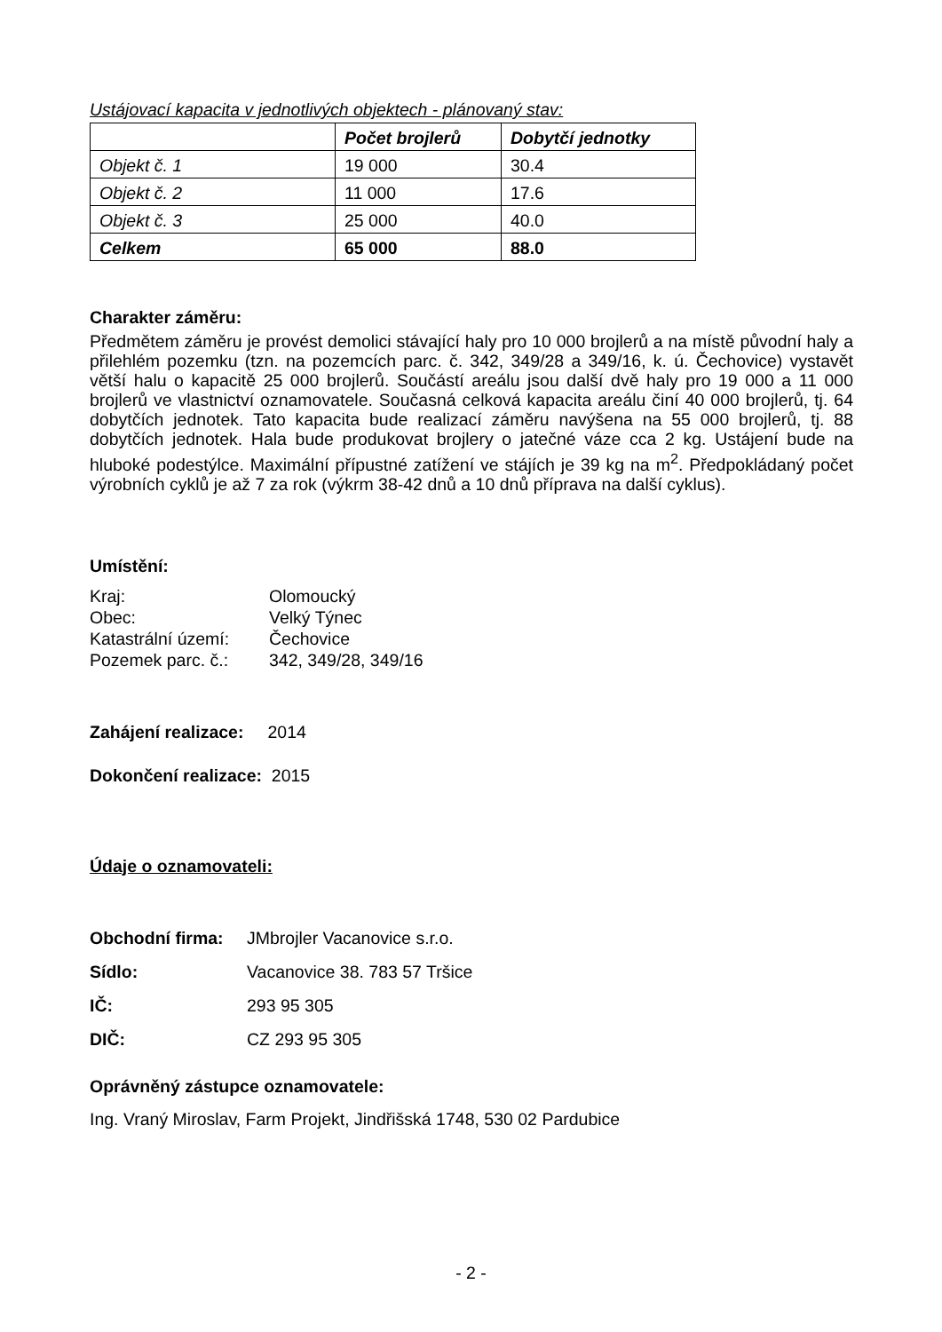Ustájovací kapacita v jednotlivých objektech - plánovaný stav:
| | Počet brojlerů | Dobytčí jednotky |
| --- | --- | --- |
| Objekt č. 1 | 19 000 | 30.4 |
| Objekt č. 2 | 11 000 | 17.6 |
| Objekt č. 3 | 25 000 | 40.0 |
| Celkem | 65 000 | 88.0 |
Charakter záměru:
Předmětem záměru je provést demolici stávající haly pro 10 000 brojlerů a na místě původní haly a přilehlém pozemku (tzn. na pozemcích parc. č. 342, 349/28 a 349/16, k. ú. Čechovice) vystavět větší halu o kapacitě 25 000 brojlerů. Součástí areálu jsou další dvě haly pro 19 000 a 11 000 brojlerů ve vlastnictví oznamovatele. Současná celková kapacita areálu činí 40 000 brojlerů, tj. 64 dobytčích jednotek. Tato kapacita bude realizací záměru navýšena na 55 000 brojlerů, tj. 88 dobytčích jednotek. Hala bude produkovat brojlery o jatečné váze cca 2 kg. Ustájení bude na hluboké podestýlce. Maximální přípustné zatížení ve stájích je 39 kg na m<sup>2</sup>. Předpokládaný počet výrobních cyklů je až 7 za rok (výkrm 38-42 dnů a 10 dnů příprava na další cyklus).
Umístění:
Kraj: Olomoucký Obec: Velký Týnec Katastrální území: Čechovice Pozemek parc. č.: 342, 349/28, 349/16
Zahájení realizace: 2014
Dokončení realizace: 2015
Údaje o oznamovateli:
Obchodní firma: JMbrojler Vacanovice s.r.o. Sídlo: Vacanovice 38. 783 57 Tršice IČ: 293 95 305 DIČ: CZ 293 95 305
Oprávněný zástupce oznamovatele:
Ing. Vraný Miroslav, Farm Projekt, Jindřišská 1748, 530 02 Pardubice
- 2 -